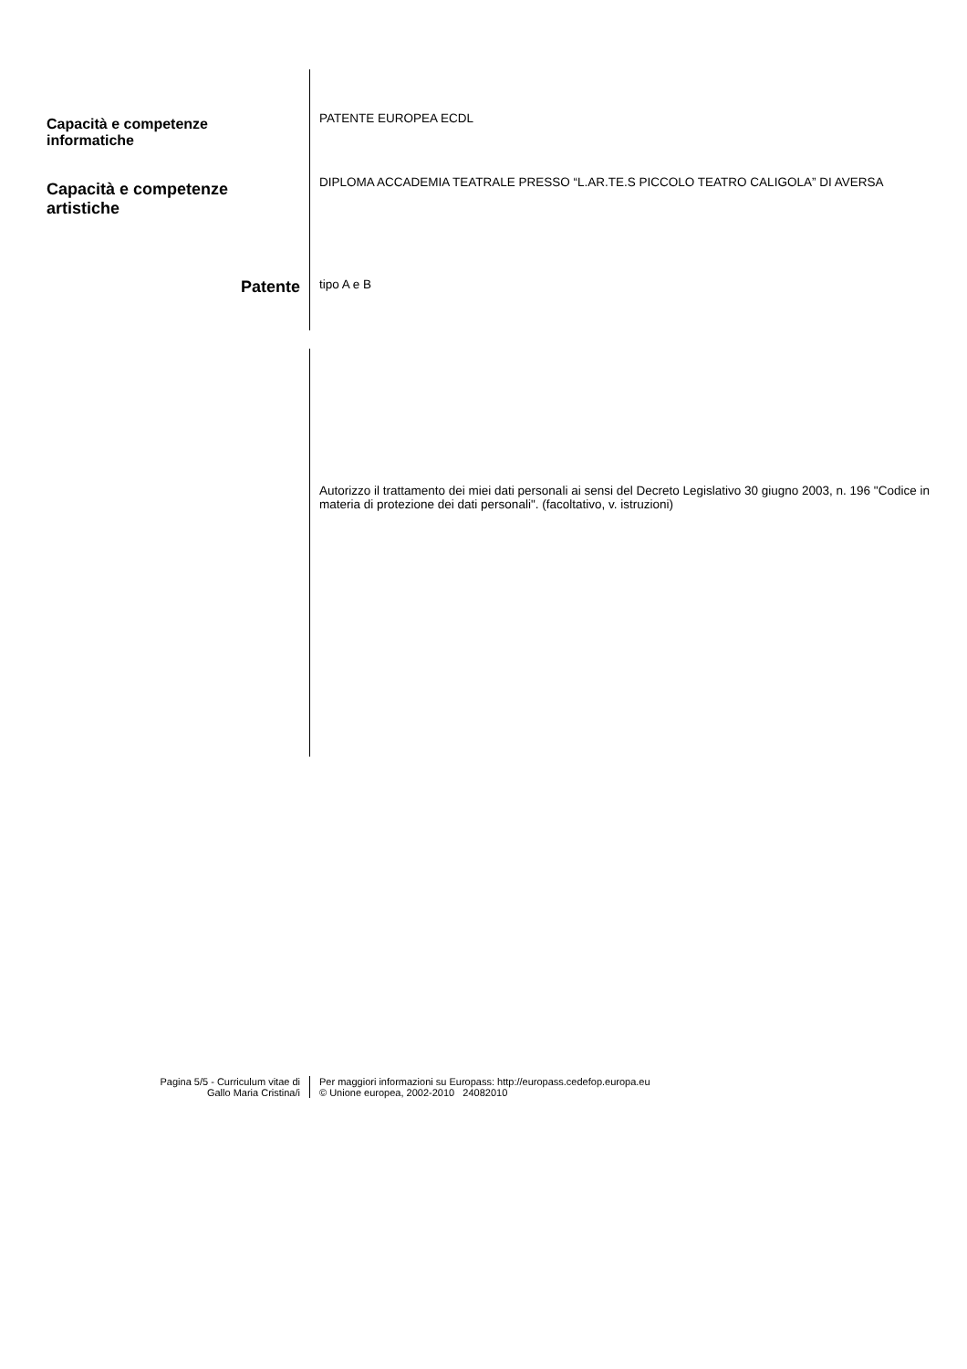Capacità e competenze
informatiche
PATENTE EUROPEA ECDL
Capacità e competenze
artistiche
DIPLOMA ACCADEMIA TEATRALE PRESSO “L.AR.TE.S PICCOLO TEATRO CALIGOLA” DI AVERSA
Patente
tipo A e B
Autorizzo il trattamento dei miei dati personali ai sensi del Decreto Legislativo 30 giugno 2003, n. 196 "Codice in materia di protezione dei dati personali". (facoltativo, v. istruzioni)
Pagina 5/5 - Curriculum vitae di
Gallo Maria Cristina/i
Per maggiori informazioni su Europass: http://europass.cedefop.europa.eu
© Unione europea, 2002-2010 24082010